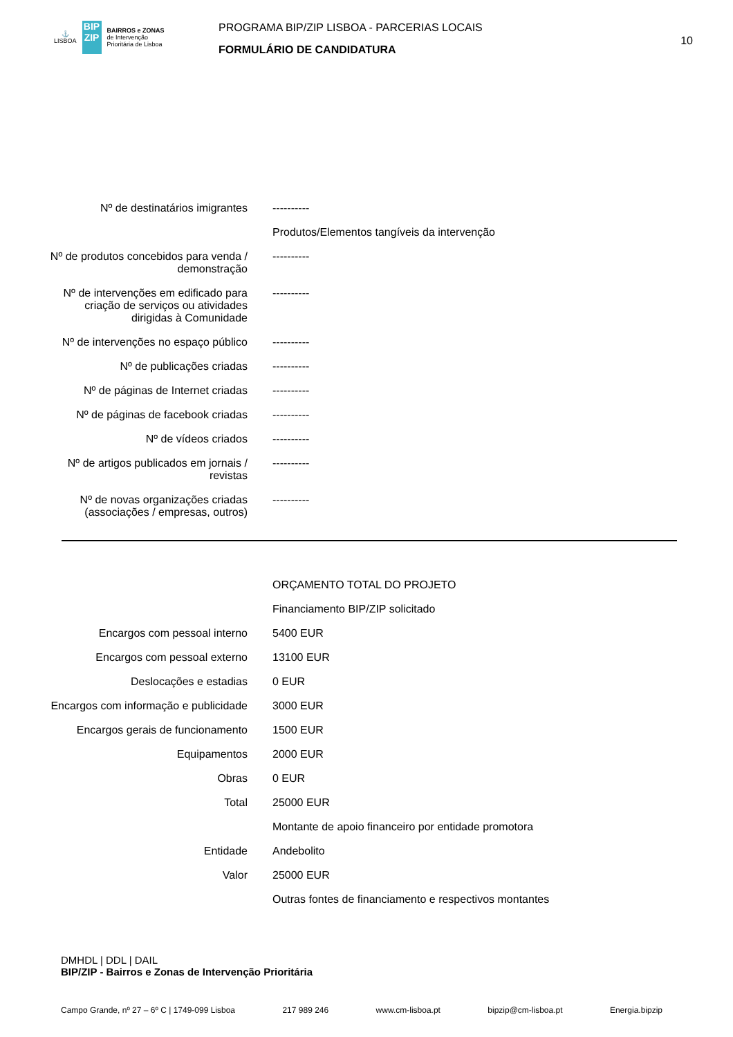⚓
LISBOA
BIP ZIP
BAIRROS e ZONAS
de Intervenção
Prioritária de Lisboa
PROGRAMA BIP/ZIP LISBOA - PARCERIAS LOCAIS
FORMULÁRIO DE CANDIDATURA
10
| Nº de destinatários imigrantes | ---------- |
| | Produtos/Elementos tangíveis da intervenção |
| Nº de produtos concebidos para venda / demonstração | ---------- |
| Nº de intervenções em edificado para criação de serviços ou atividades dirigidas à Comunidade | ---------- |
| Nº de intervenções no espaço público | ---------- |
| Nº de publicações criadas | ---------- |
| Nº de páginas de Internet criadas | ---------- |
| Nº de páginas de facebook criadas | ---------- |
| Nº de vídeos criados | ---------- |
| Nº de artigos publicados em jornais / revistas | ---------- |
| Nº de novas organizações criadas (associações / empresas, outros) | ---------- |
| | ORÇAMENTO TOTAL DO PROJETO |
| | Financiamento BIP/ZIP solicitado |
| Encargos com pessoal interno | 5400 EUR |
| Encargos com pessoal externo | 13100 EUR |
| Deslocações e estadias | 0 EUR |
| Encargos com informação e publicidade | 3000 EUR |
| Encargos gerais de funcionamento | 1500 EUR |
| Equipamentos | 2000 EUR |
| Obras | 0 EUR |
| Total | 25000 EUR |
| | Montante de apoio financeiro por entidade promotora |
| Entidade | Andebolito |
| Valor | 25000 EUR |
| | Outras fontes de financiamento e respectivos montantes |
DMHDL | DDL | DAIL
BIP/ZIP - Bairros e Zonas de Intervenção Prioritária
Campo Grande, nº 27 – 6º C | 1749-099 Lisboa 217 989 246 www.cm-lisboa.pt bipzip@cm-lisboa.pt Energia.bipzip